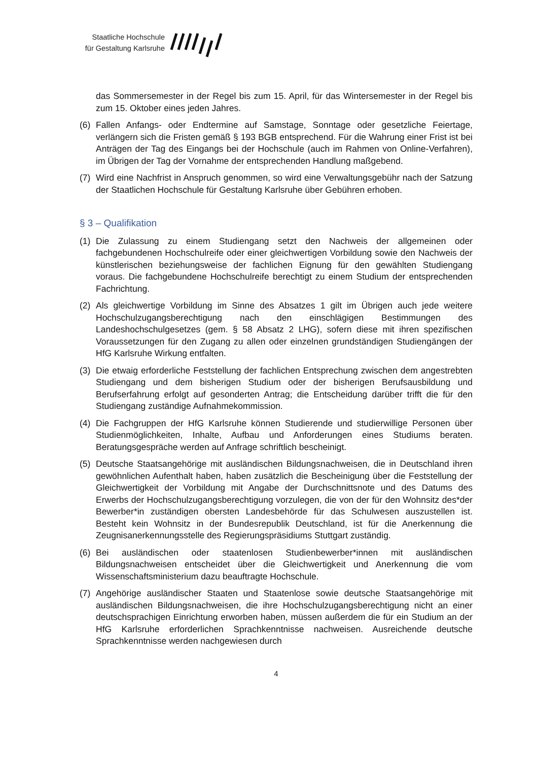Staatliche Hochschule
für Gestaltung Karlsruhe
das Sommersemester in der Regel bis zum 15. April, für das Wintersemester in der Regel bis zum 15. Oktober eines jeden Jahres.
(6) Fallen Anfangs- oder Endtermine auf Samstage, Sonntage oder gesetzliche Feiertage, verlängern sich die Fristen gemäß § 193 BGB entsprechend. Für die Wahrung einer Frist ist bei Anträgen der Tag des Eingangs bei der Hochschule (auch im Rahmen von Online-Verfahren), im Übrigen der Tag der Vornahme der entsprechenden Handlung maßgebend.
(7) Wird eine Nachfrist in Anspruch genommen, so wird eine Verwaltungsgebühr nach der Satzung der Staatlichen Hochschule für Gestaltung Karlsruhe über Gebühren erhoben.
§ 3 – Qualifikation
(1) Die Zulassung zu einem Studiengang setzt den Nachweis der allgemeinen oder fachgebundenen Hochschulreife oder einer gleichwertigen Vorbildung sowie den Nachweis der künstlerischen beziehungsweise der fachlichen Eignung für den gewählten Studiengang voraus. Die fachgebundene Hochschulreife berechtigt zu einem Studium der entsprechenden Fachrichtung.
(2) Als gleichwertige Vorbildung im Sinne des Absatzes 1 gilt im Übrigen auch jede weitere Hochschulzugangsberechtigung nach den einschlägigen Bestimmungen des Landeshochschulgesetzes (gem. § 58 Absatz 2 LHG), sofern diese mit ihren spezifischen Voraussetzungen für den Zugang zu allen oder einzelnen grundständigen Studiengängen der HfG Karlsruhe Wirkung entfalten.
(3) Die etwaig erforderliche Feststellung der fachlichen Entsprechung zwischen dem angestrebten Studiengang und dem bisherigen Studium oder der bisherigen Berufsausbildung und Berufserfahrung erfolgt auf gesonderten Antrag; die Entscheidung darüber trifft die für den Studiengang zuständige Aufnahmekommission.
(4) Die Fachgruppen der HfG Karlsruhe können Studierende und studierwillige Personen über Studienmöglichkeiten, Inhalte, Aufbau und Anforderungen eines Studiums beraten. Beratungsgespräche werden auf Anfrage schriftlich bescheinigt.
(5) Deutsche Staatsangehörige mit ausländischen Bildungsnachweisen, die in Deutschland ihren gewöhnlichen Aufenthalt haben, haben zusätzlich die Bescheinigung über die Feststellung der Gleichwertigkeit der Vorbildung mit Angabe der Durchschnittsnote und des Datums des Erwerbs der Hochschulzugangsberechtigung vorzulegen, die von der für den Wohnsitz des*der Bewerber*in zuständigen obersten Landesbehörde für das Schulwesen auszustellen ist. Besteht kein Wohnsitz in der Bundesrepublik Deutschland, ist für die Anerkennung die Zeugnisanerkennungsstelle des Regierungspräsidiums Stuttgart zuständig.
(6) Bei ausländischen oder staatenlosen Studienbewerber*innen mit ausländischen Bildungsnachweisen entscheidet über die Gleichwertigkeit und Anerkennung die vom Wissenschaftsministerium dazu beauftragte Hochschule.
(7) Angehörige ausländischer Staaten und Staatenlose sowie deutsche Staatsangehörige mit ausländischen Bildungsnachweisen, die ihre Hochschulzugangsberechtigung nicht an einer deutschsprachigen Einrichtung erworben haben, müssen außerdem die für ein Studium an der HfG Karlsruhe erforderlichen Sprachkenntnisse nachweisen. Ausreichende deutsche Sprachkenntnisse werden nachgewiesen durch
4